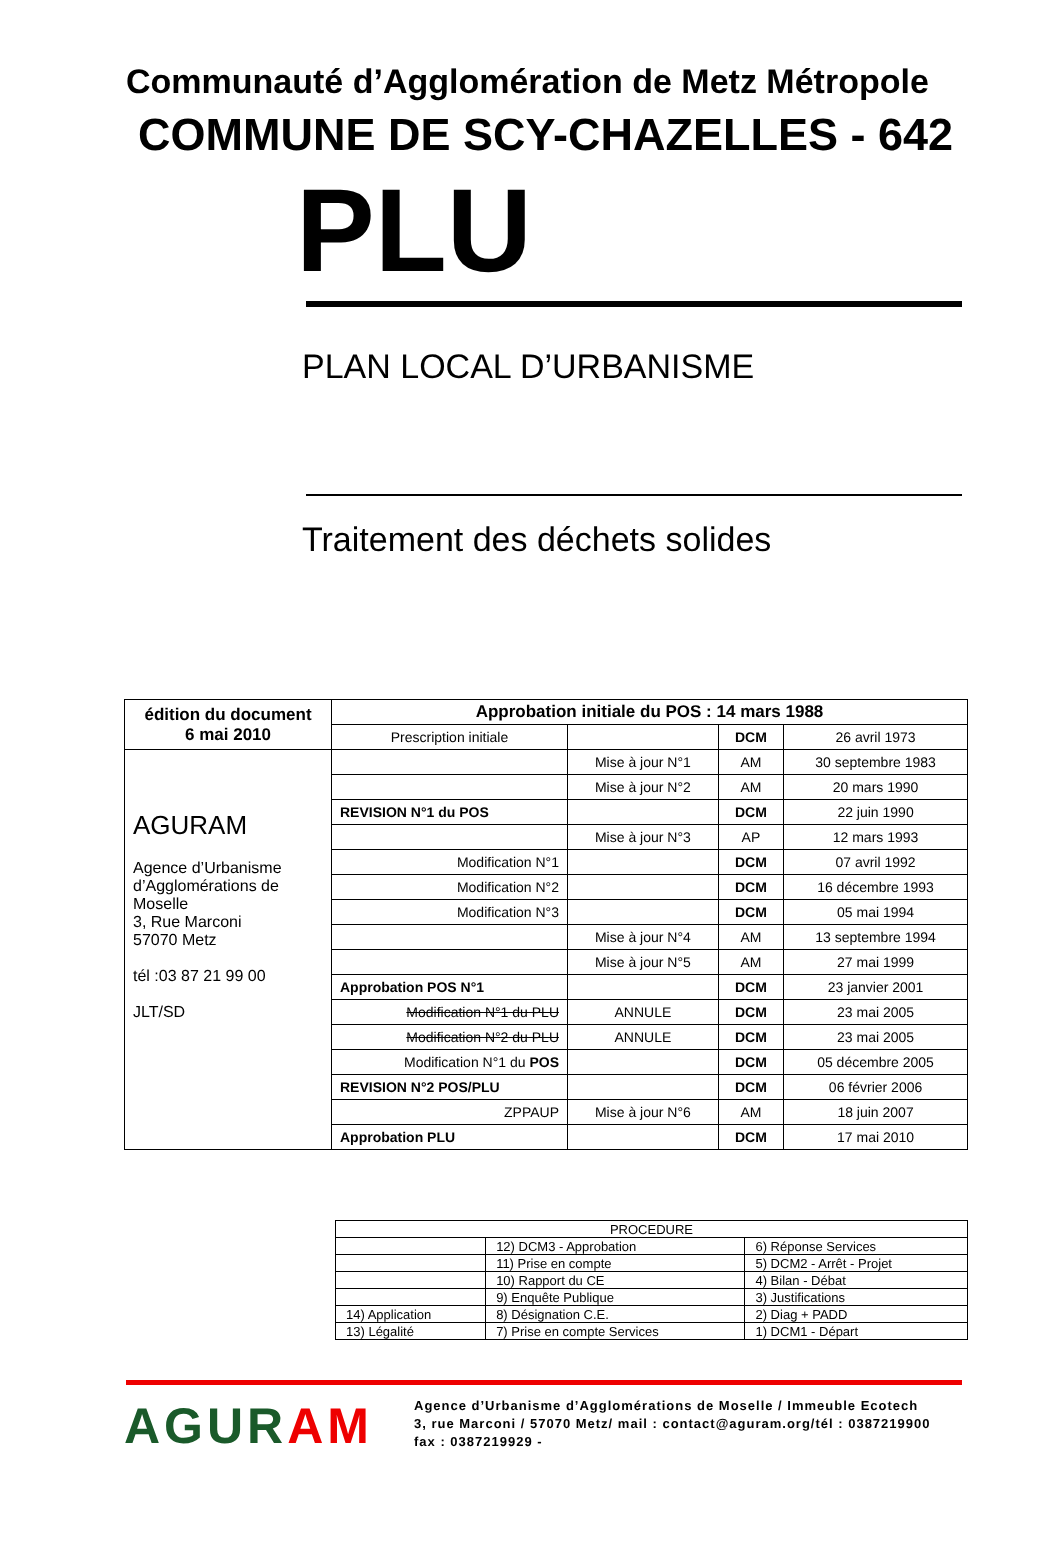Communauté d’Agglomération de Metz Métropole
COMMUNE DE SCY-CHAZELLES - 642
PLU
PLAN LOCAL D’URBANISME
Traitement des déchets solides
| édition du document 6 mai 2010 | Approbation initiale du POS : 14 mars 1988 | | | |
| | Prescription initiale | | DCM | 26 avril 1973 |
| AGURAM Agence d’Urbanisme d’Agglomérations de Moselle 3, Rue Marconi 57070 Metz tél :03 87 21 99 00 JLT/SD | | Mise à jour N°1 | AM | 30 septembre 1983 |
| | | Mise à jour N°2 | AM | 20 mars 1990 |
| | REVISION N°1 du POS | | DCM | 22 juin 1990 |
| | | Mise à jour N°3 | AP | 12 mars 1993 |
| | Modification N°1 | | DCM | 07 avril 1992 |
| | Modification N°2 | | DCM | 16 décembre 1993 |
| | Modification N°3 | | DCM | 05 mai 1994 |
| | | Mise à jour N°4 | AM | 13 septembre 1994 |
| | | Mise à jour N°5 | AM | 27 mai 1999 |
| | Approbation POS N°1 | | DCM | 23 janvier 2001 |
| | Modification N°1 du PLU | ANNULE | DCM | 23 mai 2005 |
| | Modification N°2 du PLU | ANNULE | DCM | 23 mai 2005 |
| | Modification N°1 du POS | | DCM | 05 décembre 2005 |
| | REVISION N°2 POS/PLU | | DCM | 06 février 2006 |
| | ZPPAUP | Mise à jour N°6 | AM | 18 juin 2007 |
| | Approbation PLU | | DCM | 17 mai 2010 |
| PROCEDURE | | |
| | 12) DCM3 - Approbation | 6) Réponse Services |
| | 11) Prise en compte | 5) DCM2 - Arrêt - Projet |
| | 10) Rapport du CE | 4) Bilan - Débat |
| | 9) Enquête Publique | 3) Justifications |
| 14) Application | 8) Désignation C.E. | 2) Diag + PADD |
| 13) Légalité | 7) Prise en compte Services | 1) DCM1 - Départ |
AGURAM
Agence d’Urbanisme d’Agglomérations de Moselle / Immeuble Ecotech
3, rue Marconi / 57070 Metz/ mail : contact@aguram.org/tél : 0387219900
fax : 0387219929 -